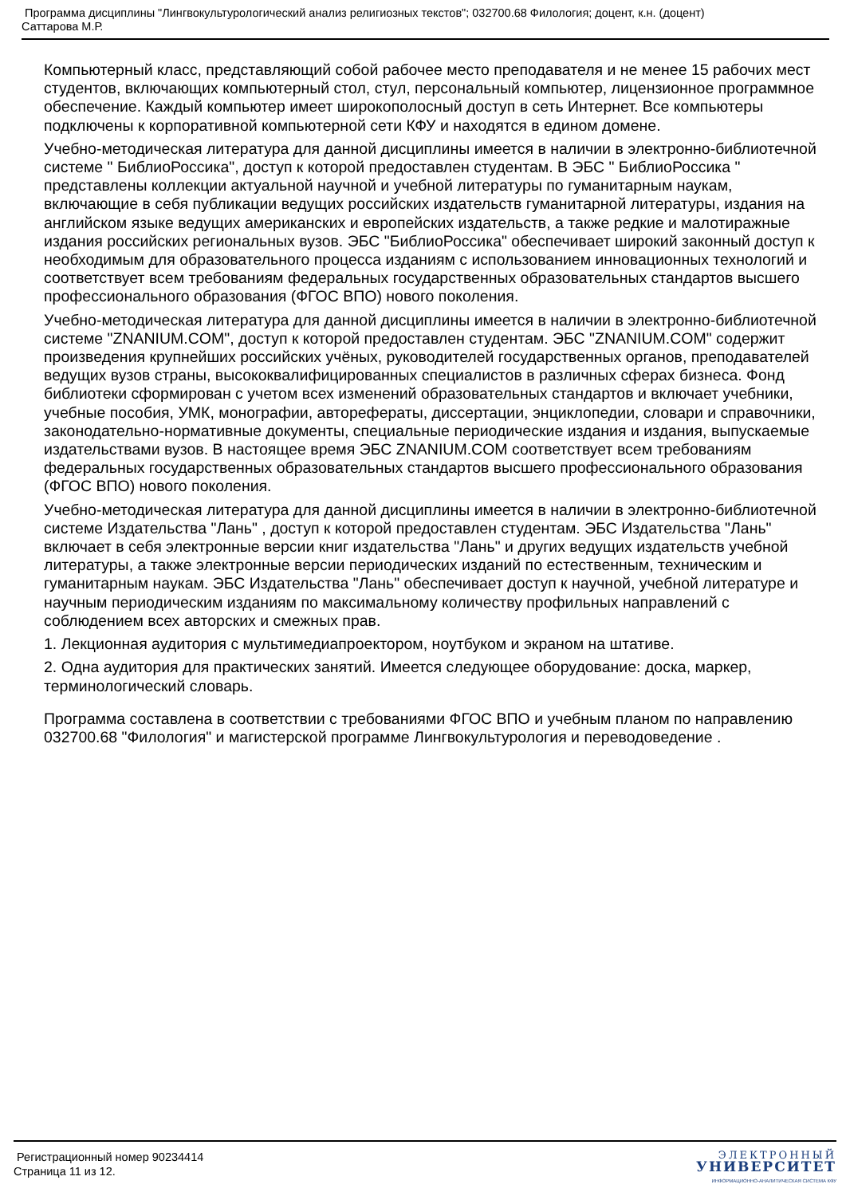Программа дисциплины "Лингвокультурологический анализ религиозных текстов"; 032700.68 Филология; доцент, к.н. (доцент)
Саттарова М.Р.
Компьютерный класс, представляющий собой рабочее место преподавателя и не менее 15 рабочих мест студентов, включающих компьютерный стол, стул, персональный компьютер, лицензионное программное обеспечение. Каждый компьютер имеет широкополосный доступ в сеть Интернет. Все компьютеры подключены к корпоративной компьютерной сети КФУ и находятся в едином домене.
Учебно-методическая литература для данной дисциплины имеется в наличии в электронно-библиотечной системе " БиблиоРоссика", доступ к которой предоставлен студентам. В ЭБС " БиблиоРоссика " представлены коллекции актуальной научной и учебной литературы по гуманитарным наукам, включающие в себя публикации ведущих российских издательств гуманитарной литературы, издания на английском языке ведущих американских и европейских издательств, а также редкие и малотиражные издания российских региональных вузов. ЭБС "БиблиоРоссика" обеспечивает широкий законный доступ к необходимым для образовательного процесса изданиям с использованием инновационных технологий и соответствует всем требованиям федеральных государственных образовательных стандартов высшего профессионального образования (ФГОС ВПО) нового поколения.
Учебно-методическая литература для данной дисциплины имеется в наличии в электронно-библиотечной системе "ZNANIUM.COM", доступ к которой предоставлен студентам. ЭБС "ZNANIUM.COM" содержит произведения крупнейших российских учёных, руководителей государственных органов, преподавателей ведущих вузов страны, высококвалифицированных специалистов в различных сферах бизнеса. Фонд библиотеки сформирован с учетом всех изменений образовательных стандартов и включает учебники, учебные пособия, УМК, монографии, авторефераты, диссертации, энциклопедии, словари и справочники, законодательно-нормативные документы, специальные периодические издания и издания, выпускаемые издательствами вузов. В настоящее время ЭБС ZNANIUM.COM соответствует всем требованиям федеральных государственных образовательных стандартов высшего профессионального образования (ФГОС ВПО) нового поколения.
Учебно-методическая литература для данной дисциплины имеется в наличии в электронно-библиотечной системе Издательства "Лань" , доступ к которой предоставлен студентам. ЭБС Издательства "Лань" включает в себя электронные версии книг издательства "Лань" и других ведущих издательств учебной литературы, а также электронные версии периодических изданий по естественным, техническим и гуманитарным наукам. ЭБС Издательства "Лань" обеспечивает доступ к научной, учебной литературе и научным периодическим изданиям по максимальному количеству профильных направлений с соблюдением всех авторских и смежных прав.
1. Лекционная аудитория с мультимедиапроектором, ноутбуком и экраном на штативе.
2. Одна аудитория для практических занятий. Имеется следующее оборудование: доска, маркер, терминологический словарь.
Программа составлена в соответствии с требованиями ФГОС ВПО и учебным планом по направлению 032700.68 "Филология" и магистерской программе Лингвокультурология и переводоведение .
Регистрационный номер 90234414
Страница 11 из 12.
ЭЛЕКТРОННЫЙ
УНИВЕРСИТЕТ
ИНФОРМАЦИОННО-АНАЛИТИЧЕСКАЯ СИСТЕМА КФУ